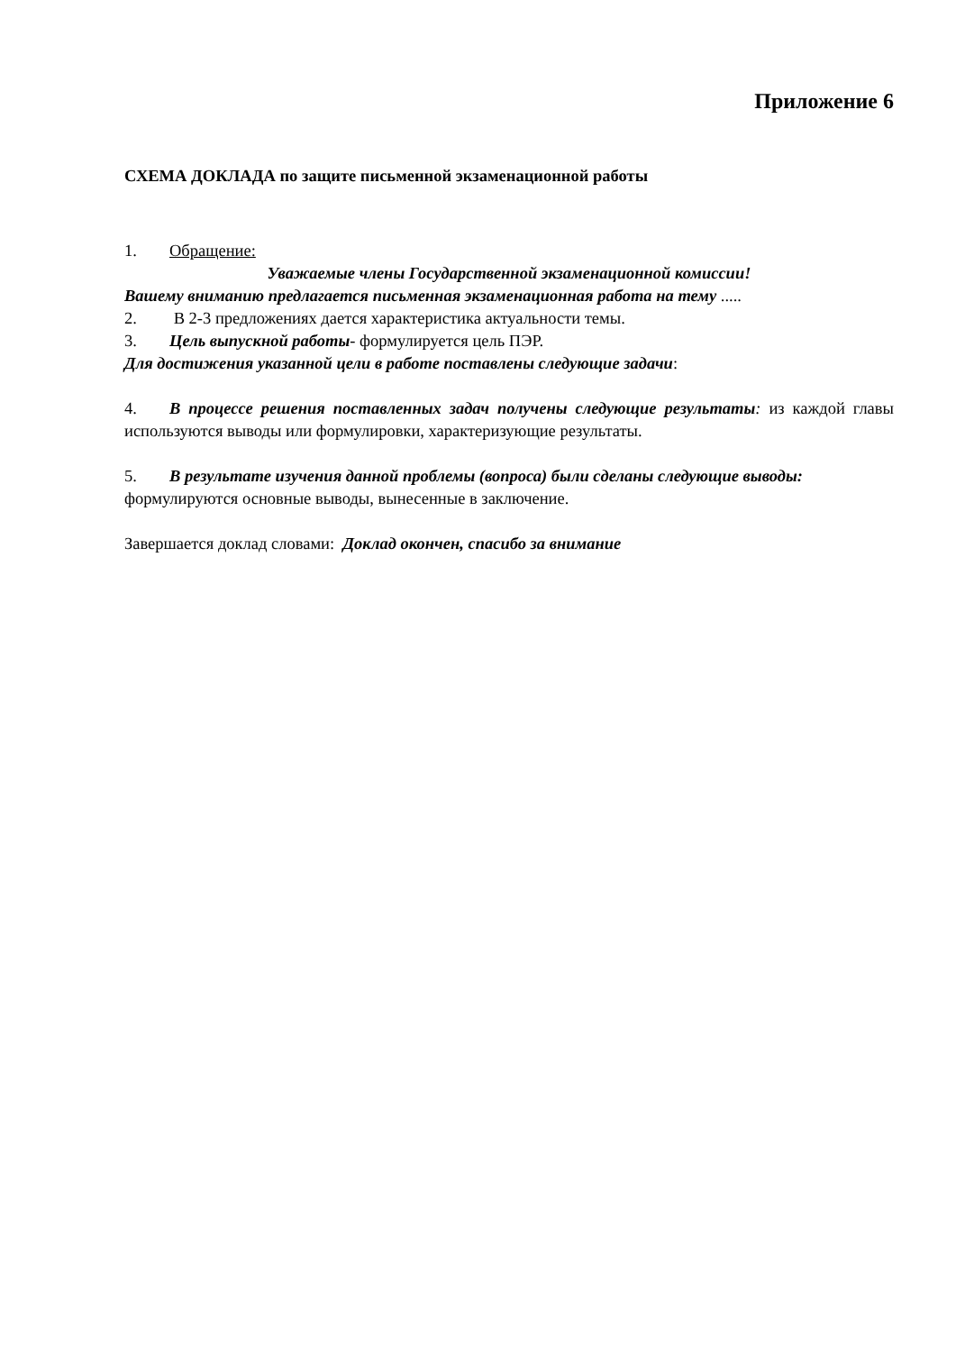Приложение 6
СХЕМА ДОКЛАДА по защите письменной экзаменационной работы
1. Обращение:
Уважаемые члены Государственной экзаменационной комиссии!
Вашему вниманию предлагается письменная экзаменационная работа на тему .....
2. В 2-3 предложениях дается характеристика актуальности темы.
3. Цель выпускной работы- формулируется цель ПЭР.
Для достижения указанной цели в работе поставлены следующие задачи:
4. В процессе решения поставленных задач получены следующие результаты: из каждой главы используются выводы или формулировки, характеризующие результаты.
5. В результате изучения данной проблемы (вопроса) были сделаны следующие выводы:
формулируются основные выводы, вынесенные в заключение.
Завершается доклад словами: Доклад окончен, спасибо за внимание